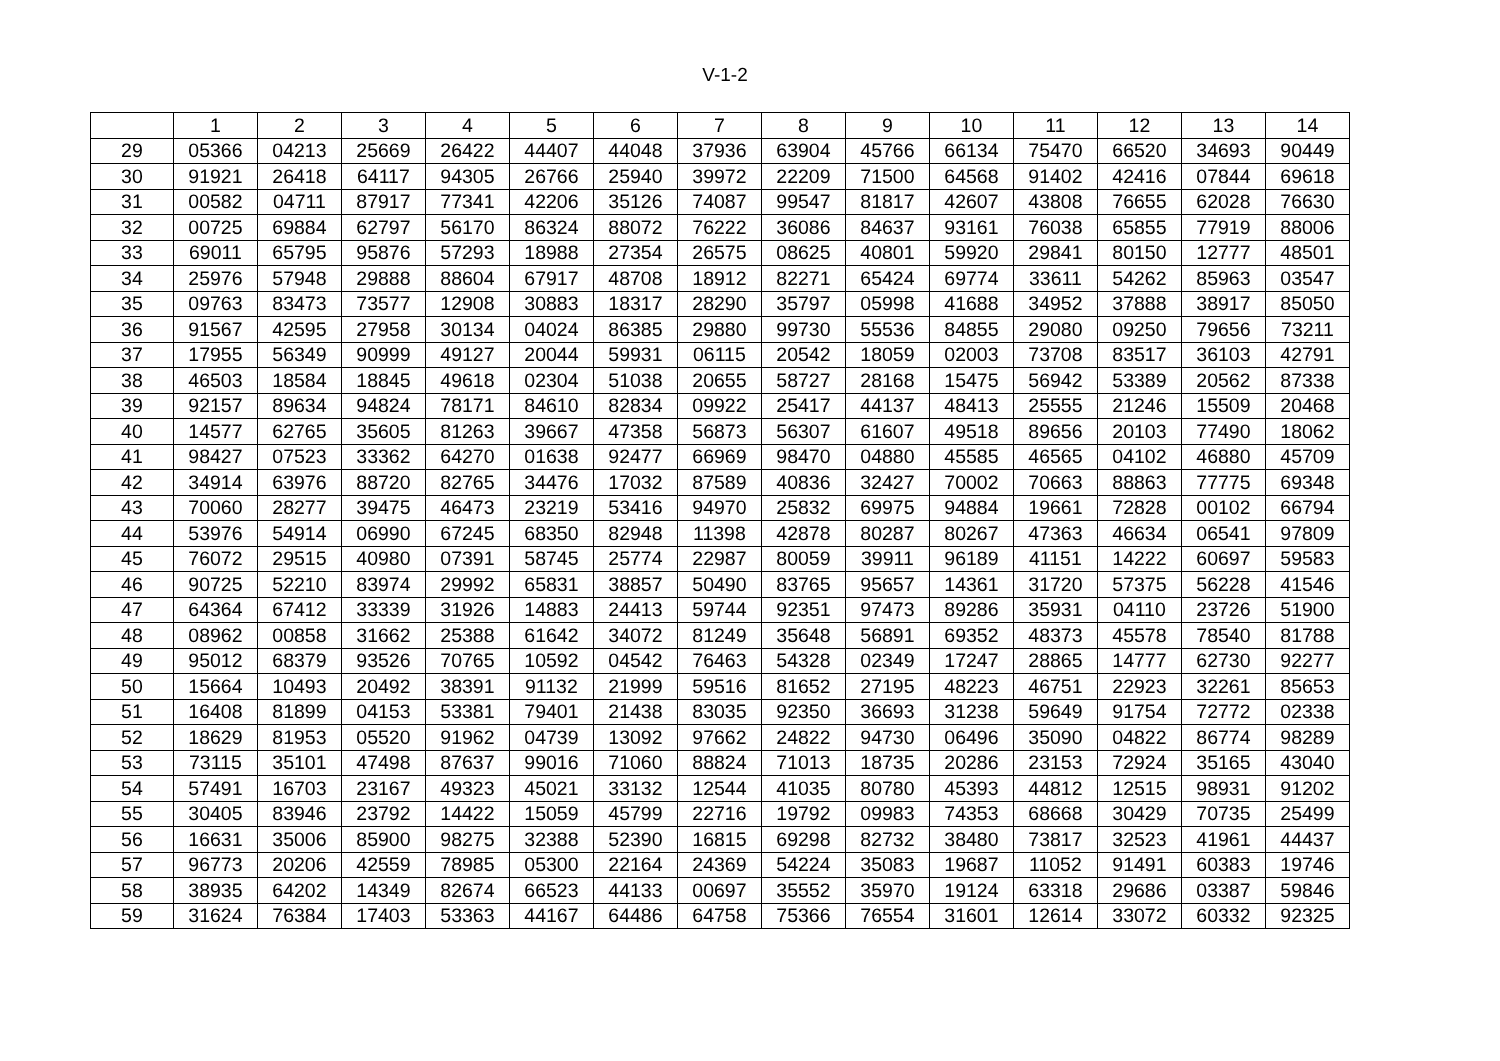V-1-2
| | 1 | 2 | 3 | 4 | 5 | 6 | 7 | 8 | 9 | 10 | 11 | 12 | 13 | 14 |
| --- | --- | --- | --- | --- | --- | --- | --- | --- | --- | --- | --- | --- | --- | --- |
| 29 | 05366 | 04213 | 25669 | 26422 | 44407 | 44048 | 37936 | 63904 | 45766 | 66134 | 75470 | 66520 | 34693 | 90449 |
| 30 | 91921 | 26418 | 64117 | 94305 | 26766 | 25940 | 39972 | 22209 | 71500 | 64568 | 91402 | 42416 | 07844 | 69618 |
| 31 | 00582 | 04711 | 87917 | 77341 | 42206 | 35126 | 74087 | 99547 | 81817 | 42607 | 43808 | 76655 | 62028 | 76630 |
| 32 | 00725 | 69884 | 62797 | 56170 | 86324 | 88072 | 76222 | 36086 | 84637 | 93161 | 76038 | 65855 | 77919 | 88006 |
| 33 | 69011 | 65795 | 95876 | 57293 | 18988 | 27354 | 26575 | 08625 | 40801 | 59920 | 29841 | 80150 | 12777 | 48501 |
| 34 | 25976 | 57948 | 29888 | 88604 | 67917 | 48708 | 18912 | 82271 | 65424 | 69774 | 33611 | 54262 | 85963 | 03547 |
| 35 | 09763 | 83473 | 73577 | 12908 | 30883 | 18317 | 28290 | 35797 | 05998 | 41688 | 34952 | 37888 | 38917 | 85050 |
| 36 | 91567 | 42595 | 27958 | 30134 | 04024 | 86385 | 29880 | 99730 | 55536 | 84855 | 29080 | 09250 | 79656 | 73211 |
| 37 | 17955 | 56349 | 90999 | 49127 | 20044 | 59931 | 06115 | 20542 | 18059 | 02003 | 73708 | 83517 | 36103 | 42791 |
| 38 | 46503 | 18584 | 18845 | 49618 | 02304 | 51038 | 20655 | 58727 | 28168 | 15475 | 56942 | 53389 | 20562 | 87338 |
| 39 | 92157 | 89634 | 94824 | 78171 | 84610 | 82834 | 09922 | 25417 | 44137 | 48413 | 25555 | 21246 | 15509 | 20468 |
| 40 | 14577 | 62765 | 35605 | 81263 | 39667 | 47358 | 56873 | 56307 | 61607 | 49518 | 89656 | 20103 | 77490 | 18062 |
| 41 | 98427 | 07523 | 33362 | 64270 | 01638 | 92477 | 66969 | 98470 | 04880 | 45585 | 46565 | 04102 | 46880 | 45709 |
| 42 | 34914 | 63976 | 88720 | 82765 | 34476 | 17032 | 87589 | 40836 | 32427 | 70002 | 70663 | 88863 | 77775 | 69348 |
| 43 | 70060 | 28277 | 39475 | 46473 | 23219 | 53416 | 94970 | 25832 | 69975 | 94884 | 19661 | 72828 | 00102 | 66794 |
| 44 | 53976 | 54914 | 06990 | 67245 | 68350 | 82948 | 11398 | 42878 | 80287 | 80267 | 47363 | 46634 | 06541 | 97809 |
| 45 | 76072 | 29515 | 40980 | 07391 | 58745 | 25774 | 22987 | 80059 | 39911 | 96189 | 41151 | 14222 | 60697 | 59583 |
| 46 | 90725 | 52210 | 83974 | 29992 | 65831 | 38857 | 50490 | 83765 | 95657 | 14361 | 31720 | 57375 | 56228 | 41546 |
| 47 | 64364 | 67412 | 33339 | 31926 | 14883 | 24413 | 59744 | 92351 | 97473 | 89286 | 35931 | 04110 | 23726 | 51900 |
| 48 | 08962 | 00858 | 31662 | 25388 | 61642 | 34072 | 81249 | 35648 | 56891 | 69352 | 48373 | 45578 | 78540 | 81788 |
| 49 | 95012 | 68379 | 93526 | 70765 | 10592 | 04542 | 76463 | 54328 | 02349 | 17247 | 28865 | 14777 | 62730 | 92277 |
| 50 | 15664 | 10493 | 20492 | 38391 | 91132 | 21999 | 59516 | 81652 | 27195 | 48223 | 46751 | 22923 | 32261 | 85653 |
| 51 | 16408 | 81899 | 04153 | 53381 | 79401 | 21438 | 83035 | 92350 | 36693 | 31238 | 59649 | 91754 | 72772 | 02338 |
| 52 | 18629 | 81953 | 05520 | 91962 | 04739 | 13092 | 97662 | 24822 | 94730 | 06496 | 35090 | 04822 | 86774 | 98289 |
| 53 | 73115 | 35101 | 47498 | 87637 | 99016 | 71060 | 88824 | 71013 | 18735 | 20286 | 23153 | 72924 | 35165 | 43040 |
| 54 | 57491 | 16703 | 23167 | 49323 | 45021 | 33132 | 12544 | 41035 | 80780 | 45393 | 44812 | 12515 | 98931 | 91202 |
| 55 | 30405 | 83946 | 23792 | 14422 | 15059 | 45799 | 22716 | 19792 | 09983 | 74353 | 68668 | 30429 | 70735 | 25499 |
| 56 | 16631 | 35006 | 85900 | 98275 | 32388 | 52390 | 16815 | 69298 | 82732 | 38480 | 73817 | 32523 | 41961 | 44437 |
| 57 | 96773 | 20206 | 42559 | 78985 | 05300 | 22164 | 24369 | 54224 | 35083 | 19687 | 11052 | 91491 | 60383 | 19746 |
| 58 | 38935 | 64202 | 14349 | 82674 | 66523 | 44133 | 00697 | 35552 | 35970 | 19124 | 63318 | 29686 | 03387 | 59846 |
| 59 | 31624 | 76384 | 17403 | 53363 | 44167 | 64486 | 64758 | 75366 | 76554 | 31601 | 12614 | 33072 | 60332 | 92325 |